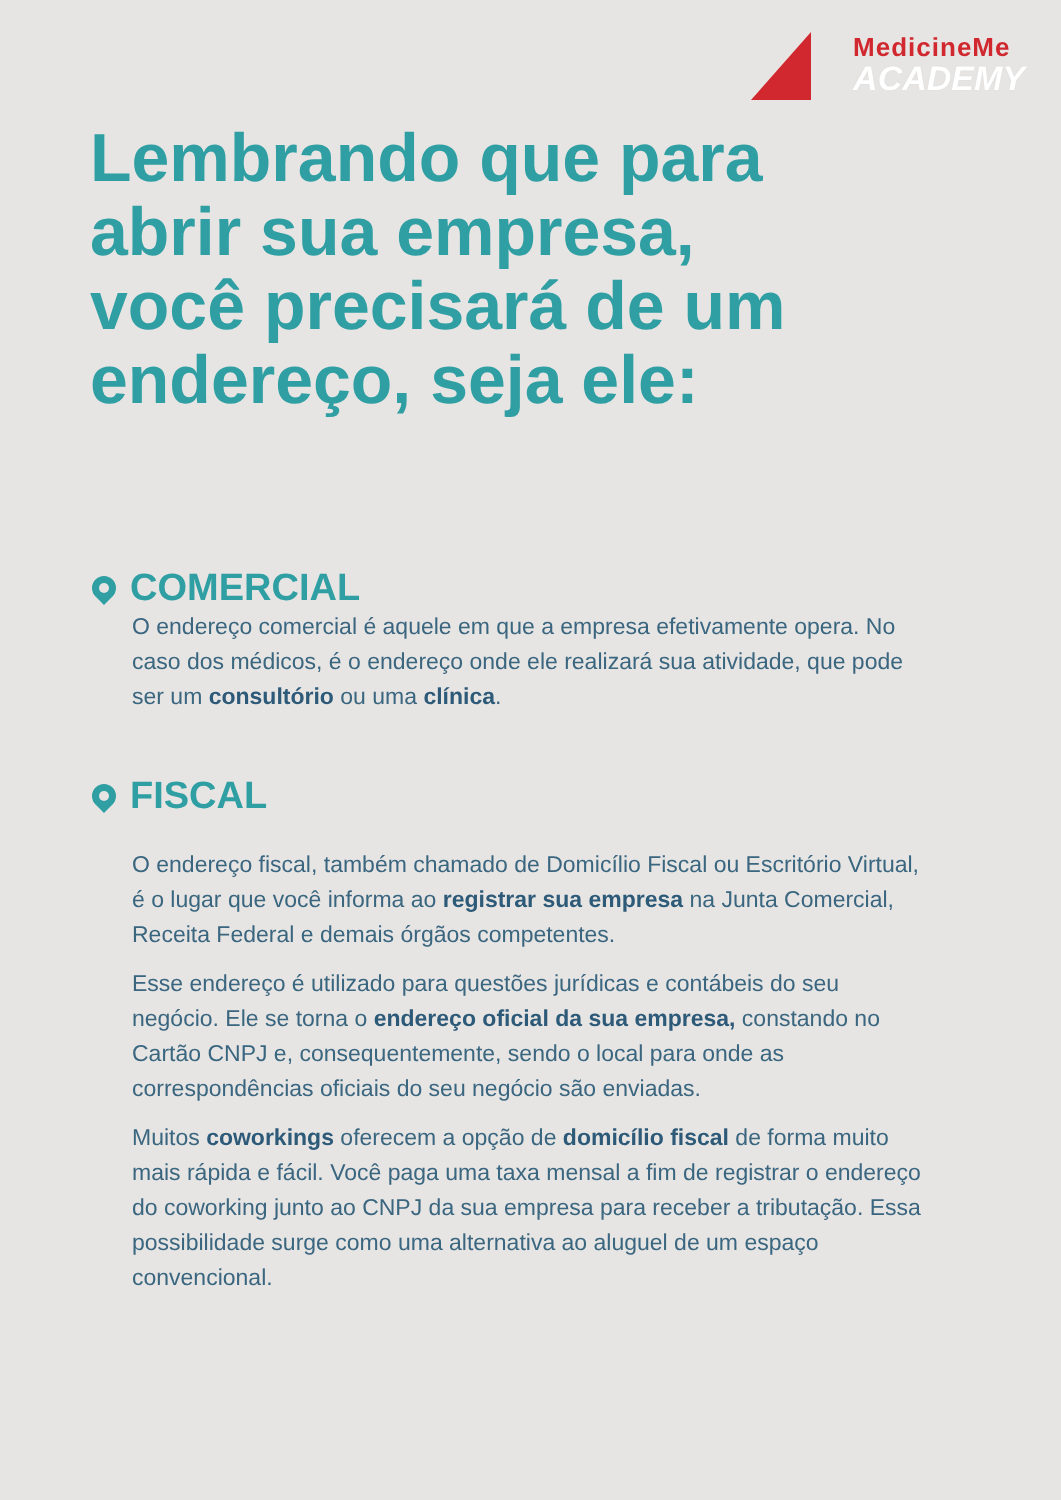MedicineMe
ACADEMY
Lembrando que para
abrir sua empresa,
você precisará de um
endereço, seja ele:
COMERCIAL
O endereço comercial é aquele em que a empresa efetivamente opera. No caso dos médicos, é o endereço onde ele realizará sua atividade, que pode ser um consultório ou uma clínica.
FISCAL
O endereço fiscal, também chamado de Domicílio Fiscal ou Escritório Virtual, é o lugar que você informa ao registrar sua empresa na Junta Comercial, Receita Federal e demais órgãos competentes.
Esse endereço é utilizado para questões jurídicas e contábeis do seu negócio. Ele se torna o endereço oficial da sua empresa, constando no Cartão CNPJ e, consequentemente, sendo o local para onde as correspondências oficiais do seu negócio são enviadas.
Muitos coworkings oferecem a opção de domicílio fiscal de forma muito mais rápida e fácil. Você paga uma taxa mensal a fim de registrar o endereço do coworking junto ao CNPJ da sua empresa para receber a tributação. Essa possibilidade surge como uma alternativa ao aluguel de um espaço convencional.